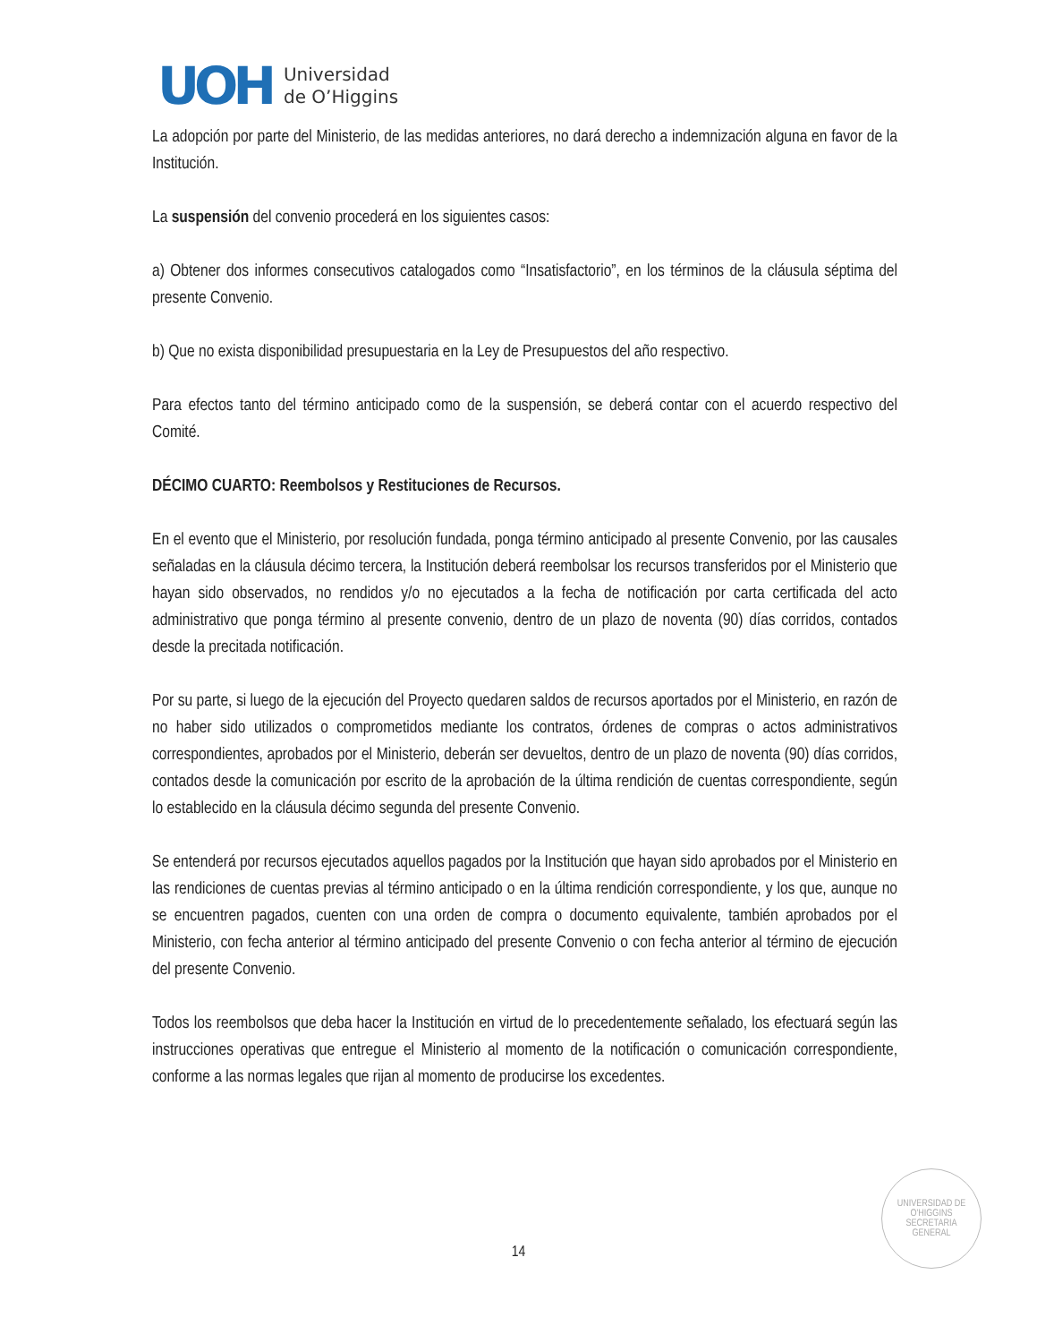UOH
Universidad
de O’Higgins
La adopción por parte del Ministerio, de las medidas anteriores, no dará derecho a indemnización alguna en favor de la Institución.
La suspensión del convenio procederá en los siguientes casos:
a) Obtener dos informes consecutivos catalogados como “Insatisfactorio”, en los términos de la cláusula séptima del presente Convenio.
b) Que no exista disponibilidad presupuestaria en la Ley de Presupuestos del año respectivo.
Para efectos tanto del término anticipado como de la suspensión, se deberá contar con el acuerdo respectivo del Comité.
DÉCIMO CUARTO: Reembolsos y Restituciones de Recursos.
En el evento que el Ministerio, por resolución fundada, ponga término anticipado al presente Convenio, por las causales señaladas en la cláusula décimo tercera, la Institución deberá reembolsar los recursos transferidos por el Ministerio que hayan sido observados, no rendidos y/o no ejecutados a la fecha de notificación por carta certificada del acto administrativo que ponga término al presente convenio, dentro de un plazo de noventa (90) días corridos, contados desde la precitada notificación.
Por su parte, si luego de la ejecución del Proyecto quedaren saldos de recursos aportados por el Ministerio, en razón de no haber sido utilizados o comprometidos mediante los contratos, órdenes de compras o actos administrativos correspondientes, aprobados por el Ministerio, deberán ser devueltos, dentro de un plazo de noventa (90) días corridos, contados desde la comunicación por escrito de la aprobación de la última rendición de cuentas correspondiente, según lo establecido en la cláusula décimo segunda del presente Convenio.
Se entenderá por recursos ejecutados aquellos pagados por la Institución que hayan sido aprobados por el Ministerio en las rendiciones de cuentas previas al término anticipado o en la última rendición correspondiente, y los que, aunque no se encuentren pagados, cuenten con una orden de compra o documento equivalente, también aprobados por el Ministerio, con fecha anterior al término anticipado del presente Convenio o con fecha anterior al término de ejecución del presente Convenio.
Todos los reembolsos que deba hacer la Institución en virtud de lo precedentemente señalado, los efectuará según las instrucciones operativas que entregue el Ministerio al momento de la notificación o comunicación correspondiente, conforme a las normas legales que rijan al momento de producirse los excedentes.
UNIVERSIDAD DE O'HIGGINS
SECRETARIA
GENERAL
14